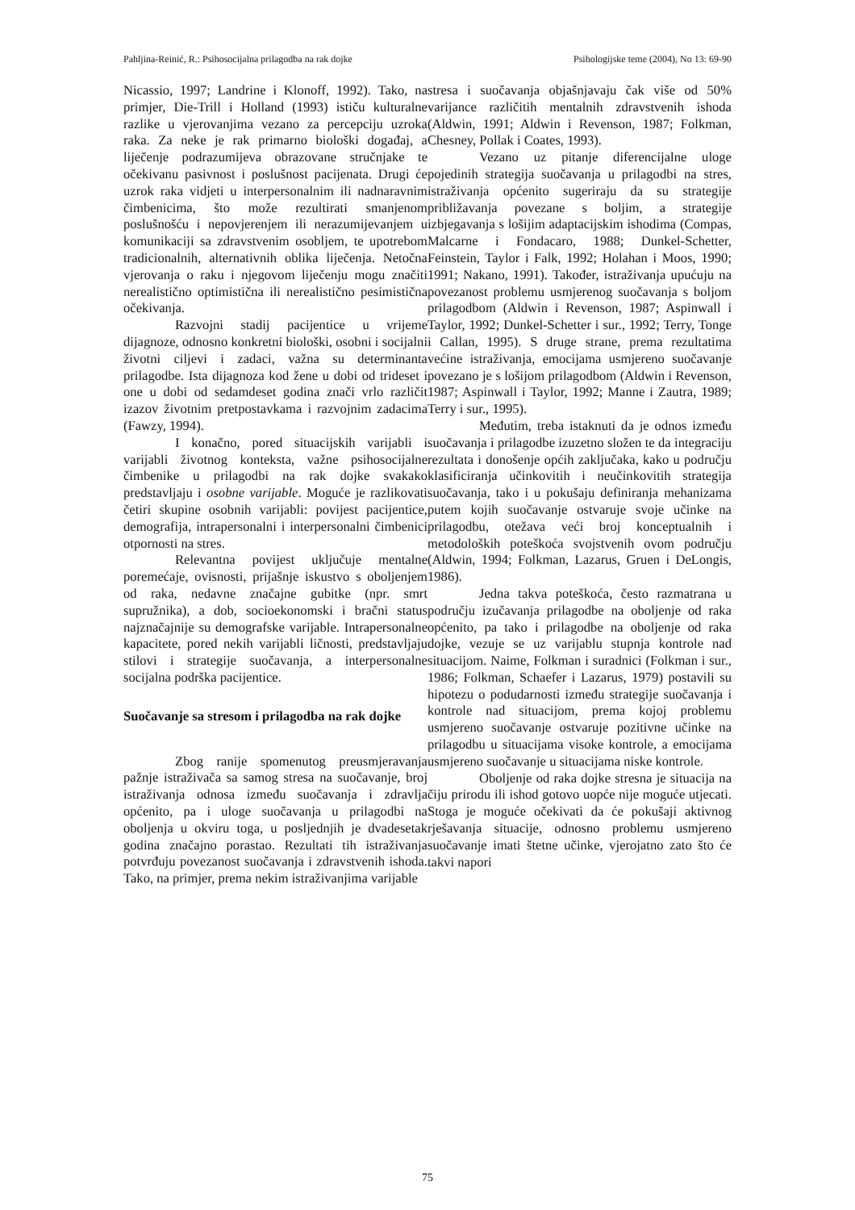Pahljina-Reinić, R.: Psihosocijalna prilagodba na rak dojke Psihologijske teme (2004), No 13: 69-90
Nicassio, 1997; Landrine i Klonoff, 1992). Tako, na primjer, Die-Trill i Holland (1993) ističu kulturalne razlike u vjerovanjima vezano za percepciju uzroka raka. Za neke je rak primarno biološki događaj, a liječenje podrazumijeva obrazovane stručnjake te očekivanu pasivnost i poslušnost pacijenata. Drugi će uzrok raka vidjeti u interpersonalnim ili nadnaravnim čimbenicima, što može rezultirati smanjenom poslušnošću i nepovjerenjem ili nerazumijevanjem u komunikaciji sa zdravstvenim osobljem, te upotrebom tradicionalnih, alternativnih oblika liječenja. Netočna vjerovanja o raku i njegovom liječenju mogu značiti nerealistično optimistična ili nerealistično pesimistična očekivanja.
Razvojni stadij pacijentice u vrijeme dijagnoze, odnosno konkretni biološki, osobni i socijalni životni ciljevi i zadaci, važna su determinanta prilagodbe. Ista dijagnoza kod žene u dobi od trideset i one u dobi od sedamdeset godina znači vrlo različit izazov životnim pretpostavkama i razvojnim zadacima (Fawzy, 1994).
I konačno, pored situacijskih varijabli i varijabli životnog konteksta, važne psihosocijalne čimbenike u prilagodbi na rak dojke svakako predstavljaju i osobne varijable. Moguće je razlikovati četiri skupine osobnih varijabli: povijest pacijentice, demografija, intrapersonalni i interpersonalni čimbenici otpornosti na stres.
Relevantna povijest uključuje mentalne poremećaje, ovisnosti, prijašnje iskustvo s oboljenjem od raka, nedavne značajne gubitke (npr. smrt supružnika), a dob, socioekonomski i bračni status najznačajnije su demografske varijable. Intrapersonalne kapacitete, pored nekih varijabli ličnosti, predstavljaju stilovi i strategije suočavanja, a interpersonalne socijalna podrška pacijentice.
Suočavanje sa stresom i prilagodba na rak dojke
Zbog ranije spomenutog preusmjeravanja pažnje istraživača sa samog stresa na suočavanje, broj istraživanja odnosa između suočavanja i zdravlja općenito, pa i uloge suočavanja u prilagodbi na oboljenja u okviru toga, u posljednjih je dvadesetak godina značajno porastao. Rezultati tih istraživanja potvrđuju povezanost suočavanja i zdravstvenih ishoda. Tako, na primjer, prema nekim istraživanjima varijable
stresa i suočavanja objašnjavaju čak više od 50% varijance različitih mentalnih zdravstvenih ishoda (Aldwin, 1991; Aldwin i Revenson, 1987; Folkman, Chesney, Pollak i Coates, 1993).
Vezano uz pitanje diferencijalne uloge pojedinih strategija suočavanja u prilagodbi na stres, istraživanja općenito sugeriraju da su strategije približavanja povezane s boljim, a strategije izbjegavanja s lošijim adaptacijskim ishodima (Compas, Malcarne i Fondacaro, 1988; Dunkel-Schetter, Feinstein, Taylor i Falk, 1992; Holahan i Moos, 1990; 1991; Nakano, 1991). Također, istraživanja upućuju na povezanost problemu usmjerenog suočavanja s boljom prilagodbom (Aldwin i Revenson, 1987; Aspinwall i Taylor, 1992; Dunkel-Schetter i sur., 1992; Terry, Tonge i Callan, 1995). S druge strane, prema rezultatima većine istraživanja, emocijama usmjereno suočavanje povezano je s lošijom prilagodbom (Aldwin i Revenson, 1987; Aspinwall i Taylor, 1992; Manne i Zautra, 1989; Terry i sur., 1995).
Međutim, treba istaknuti da je odnos između suočavanja i prilagodbe izuzetno složen te da integraciju rezultata i donošenje općih zaključaka, kako u području klasificiranja učinkovitih i neučinkovitih strategija suočavanja, tako i u pokušaju definiranja mehanizama putem kojih suočavanje ostvaruje svoje učinke na prilagodbu, otežava veći broj konceptualnih i metodoloških poteškoća svojstvenih ovom području (Aldwin, 1994; Folkman, Lazarus, Gruen i DeLongis, 1986).
Jedna takva poteškoća, često razmatrana u području izučavanja prilagodbe na oboljenje od raka općenito, pa tako i prilagodbe na oboljenje od raka dojke, vezuje se uz varijablu stupnja kontrole nad situacijom. Naime, Folkman i suradnici (Folkman i sur., 1986; Folkman, Schaefer i Lazarus, 1979) postavili su hipotezu o podudarnosti između strategije suočavanja i kontrole nad situacijom, prema kojoj problemu usmjereno suočavanje ostvaruje pozitivne učinke na prilagodbu u situacijama visoke kontrole, a emocijama usmjereno suočavanje u situacijama niske kontrole.
Oboljenje od raka dojke stresna je situacija na čiju prirodu ili ishod gotovo uopće nije moguće utjecati. Stoga je moguće očekivati da će pokušaji aktivnog rješavanja situacije, odnosno problemu usmjereno suočavanje imati štetne učinke, vjerojatno zato što će takvi napori
75